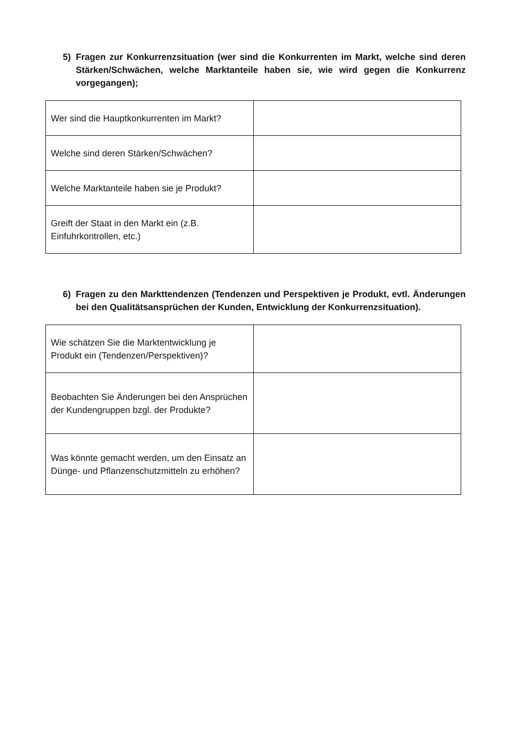5) Fragen zur Konkurrenzsituation (wer sind die Konkurrenten im Markt, welche sind deren Stärken/Schwächen, welche Marktanteile haben sie, wie wird gegen die Konkurrenz vorgegangen);
| Wer sind die Hauptkonkurrenten im Markt? | |
| Welche sind deren Stärken/Schwächen? | |
| Welche Marktanteile haben sie je Produkt? | |
| Greift der Staat in den Markt ein (z.B. Einfuhrkontrollen, etc.) | |
6) Fragen zu den Markttendenzen (Tendenzen und Perspektiven je Produkt, evtl. Änderungen bei den Qualitätsansprüchen der Kunden, Entwicklung der Konkurrenzsituation).
| Wie schätzen Sie die Marktentwicklung je Produkt ein (Tendenzen/Perspektiven)? | |
| Beobachten Sie Änderungen bei den Ansprüchen der Kundengruppen bzgl. der Produkte? | |
| Was könnte gemacht werden, um den Einsatz an Dünge- und Pflanzenschutzmitteln zu erhöhen? | |